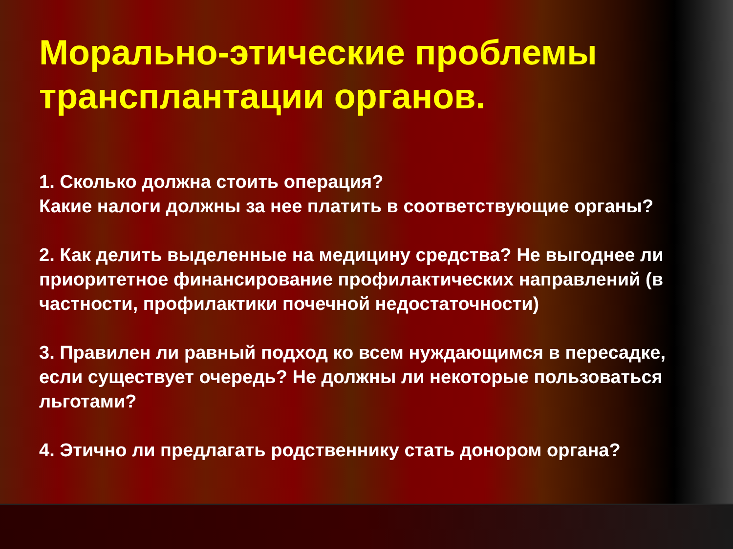Морально-этические проблемы трансплантации органов.
1. Сколько должна стоить операция?
Какие налоги должны за нее платить в соответствующие органы?
2. Как делить выделенные на медицину средства? Не выгоднее ли приоритетное финансирование профилактических направлений (в частности, профилактики почечной недостаточности)
3. Правилен ли равный подход ко всем нуждающимся в пересадке, если существует очередь? Не должны ли некоторые пользоваться льготами?
4. Этично ли предлагать родственнику стать донором органа?